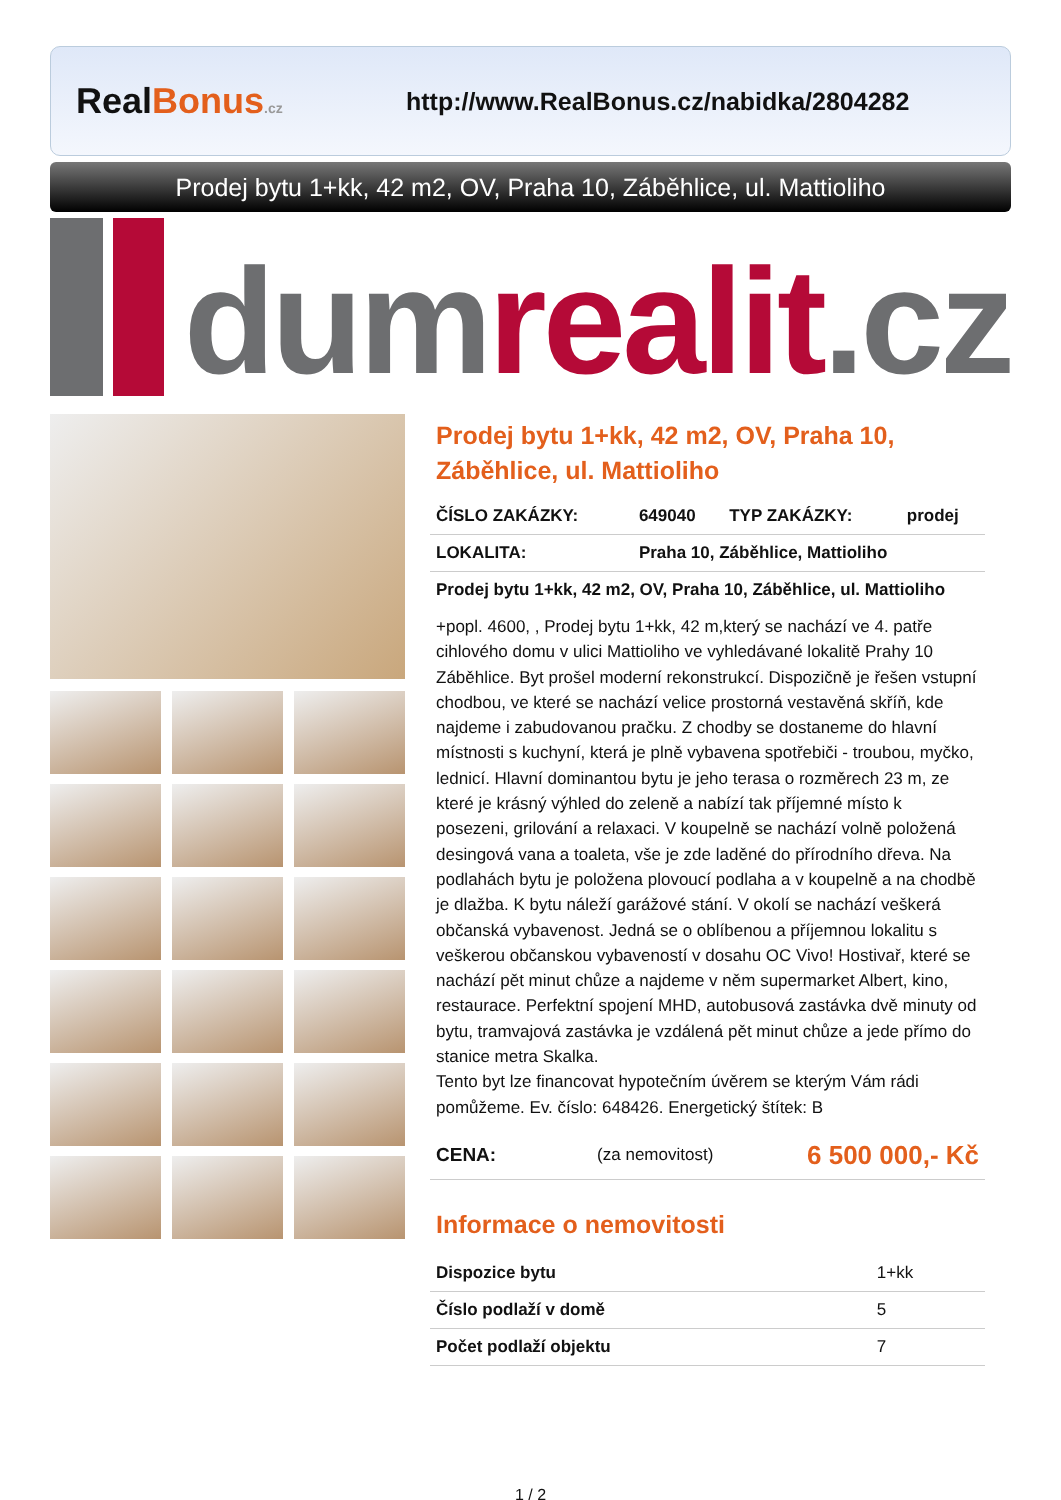RealBonus.cz
http://www.RealBonus.cz/nabidka/2804282
Prodej bytu 1+kk, 42 m2, OV, Praha 10, Záběhlice, ul. Mattioliho
dumrealit.cz
Prodej bytu 1+kk, 42 m2, OV, Praha 10, Záběhlice, ul. Mattioliho
| ČÍSLO ZAKÁZKY: | 649040 | TYP ZAKÁZKY: | prodej |
| LOKALITA: | Praha 10, Záběhlice, Mattioliho | | |
| Prodej bytu 1+kk, 42 m2, OV, Praha 10, Záběhlice, ul. Mattioliho | | | |
+popl. 4600, , Prodej bytu 1+kk, 42 m,který se nachází ve 4. patře cihlového domu v ulici Mattioliho ve vyhledávané lokalitě Prahy 10 Záběhlice. Byt prošel moderní rekonstrukcí. Dispozičně je řešen vstupní chodbou, ve které se nachází velice prostorná vestavěná skříň, kde najdeme i zabudovanou pračku. Z chodby se dostaneme do hlavní místnosti s kuchyní, která je plně vybavena spotřebiči - troubou, myčko, lednicí. Hlavní dominantou bytu je jeho terasa o rozměrech 23 m, ze které je krásný výhled do zeleně a nabízí tak příjemné místo k posezeni, grilování a relaxaci. V koupelně se nachází volně položená desingová vana a toaleta, vše je zde laděné do přírodního dřeva. Na podlahách bytu je položena plovoucí podlaha a v koupelně a na chodbě je dlažba. K bytu náleží garážové stání. V okolí se nachází veškerá občanská vybavenost. Jedná se o oblíbenou a příjemnou lokalitu s veškerou občanskou vybaveností v dosahu OC Vivo! Hostivař, které se nachází pět minut chůze a najdeme v něm supermarket Albert, kino, restaurace. Perfektní spojení MHD, autobusová zastávka dvě minuty od bytu, tramvajová zastávka je vzdálená pět minut chůze a jede přímo do stanice metra Skalka.
Tento byt lze financovat hypotečním úvěrem se kterým Vám rádi pomůžeme. Ev. číslo: 648426. Energetický štítek: B
| CENA: | (za nemovitost) | 6 500 000,- Kč |
Informace o nemovitosti
| Dispozice bytu | 1+kk |
| Číslo podlaží v domě | 5 |
| Počet podlaží objektu | 7 |
1 / 2